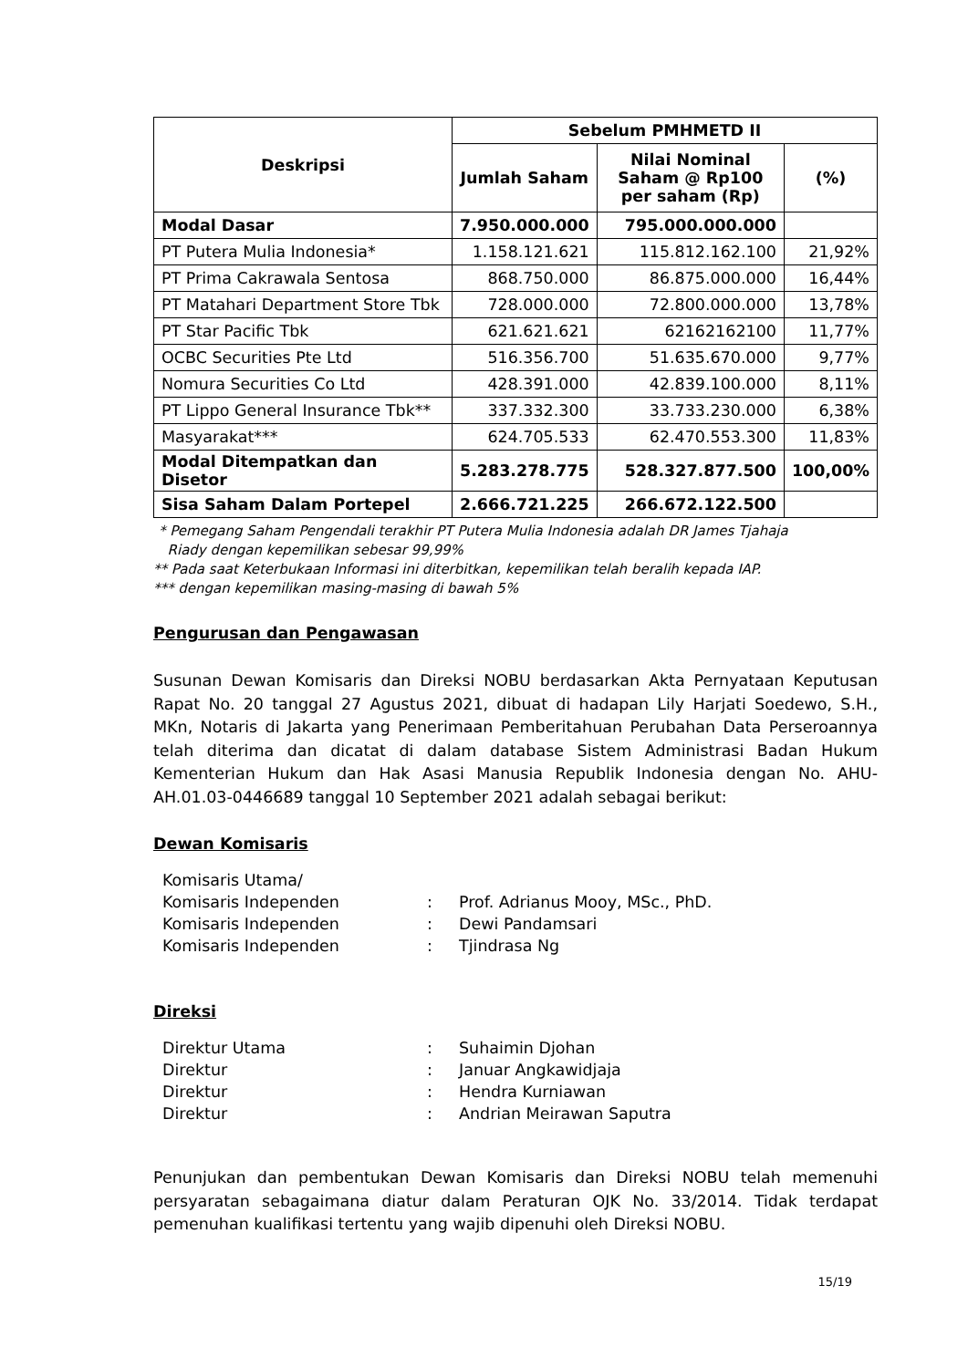| Deskripsi | Sebelum PMHMETD II | | |
| --- | --- | --- | --- |
| | Jumlah Saham | Nilai Nominal Saham @ Rp100 per saham (Rp) | (%) |
| Modal Dasar | 7.950.000.000 | 795.000.000.000 | |
| PT Putera Mulia Indonesia* | 1.158.121.621 | 115.812.162.100 | 21,92% |
| PT Prima Cakrawala Sentosa | 868.750.000 | 86.875.000.000 | 16,44% |
| PT Matahari Department Store Tbk | 728.000.000 | 72.800.000.000 | 13,78% |
| PT Star Pacific Tbk | 621.621.621 | 62162162100 | 11,77% |
| OCBC Securities Pte Ltd | 516.356.700 | 51.635.670.000 | 9,77% |
| Nomura Securities Co Ltd | 428.391.000 | 42.839.100.000 | 8,11% |
| PT Lippo General Insurance Tbk** | 337.332.300 | 33.733.230.000 | 6,38% |
| Masyarakat*** | 624.705.533 | 62.470.553.300 | 11,83% |
| Modal Ditempatkan dan Disetor | 5.283.278.775 | 528.327.877.500 | 100,00% |
| Sisa Saham Dalam Portepel | 2.666.721.225 | 266.672.122.500 | |
* Pemegang Saham Pengendali terakhir PT Putera Mulia Indonesia adalah DR James Tjahaja
Riady dengan kepemilikan sebesar 99,99%
** Pada saat Keterbukaan Informasi ini diterbitkan, kepemilikan telah beralih kepada IAP.
*** dengan kepemilikan masing-masing di bawah 5%
Pengurusan dan Pengawasan
Susunan Dewan Komisaris dan Direksi NOBU berdasarkan Akta Pernyataan Keputusan Rapat No. 20 tanggal 27 Agustus 2021, dibuat di hadapan Lily Harjati Soedewo, S.H., MKn, Notaris di Jakarta yang Penerimaan Pemberitahuan Perubahan Data Perseroannya telah diterima dan dicatat di dalam database Sistem Administrasi Badan Hukum Kementerian Hukum dan Hak Asasi Manusia Republik Indonesia dengan No. AHU-AH.01.03-0446689 tanggal 10 September 2021 adalah sebagai berikut:
Dewan Komisaris
Komisaris Utama/
Komisaris Independen: Prof. Adrianus Mooy, MSc., PhD.
Komisaris Independen: Dewi Pandamsari
Komisaris Independen: Tjindrasa Ng
Direksi
Direktur Utama: Suhaimin Djohan
Direktur: Januar Angkawidjaja
Direktur: Hendra Kurniawan
Direktur: Andrian Meirawan Saputra
Penunjukan dan pembentukan Dewan Komisaris dan Direksi NOBU telah memenuhi persyaratan sebagaimana diatur dalam Peraturan OJK No. 33/2014. Tidak terdapat pemenuhan kualifikasi tertentu yang wajib dipenuhi oleh Direksi NOBU.
15/19